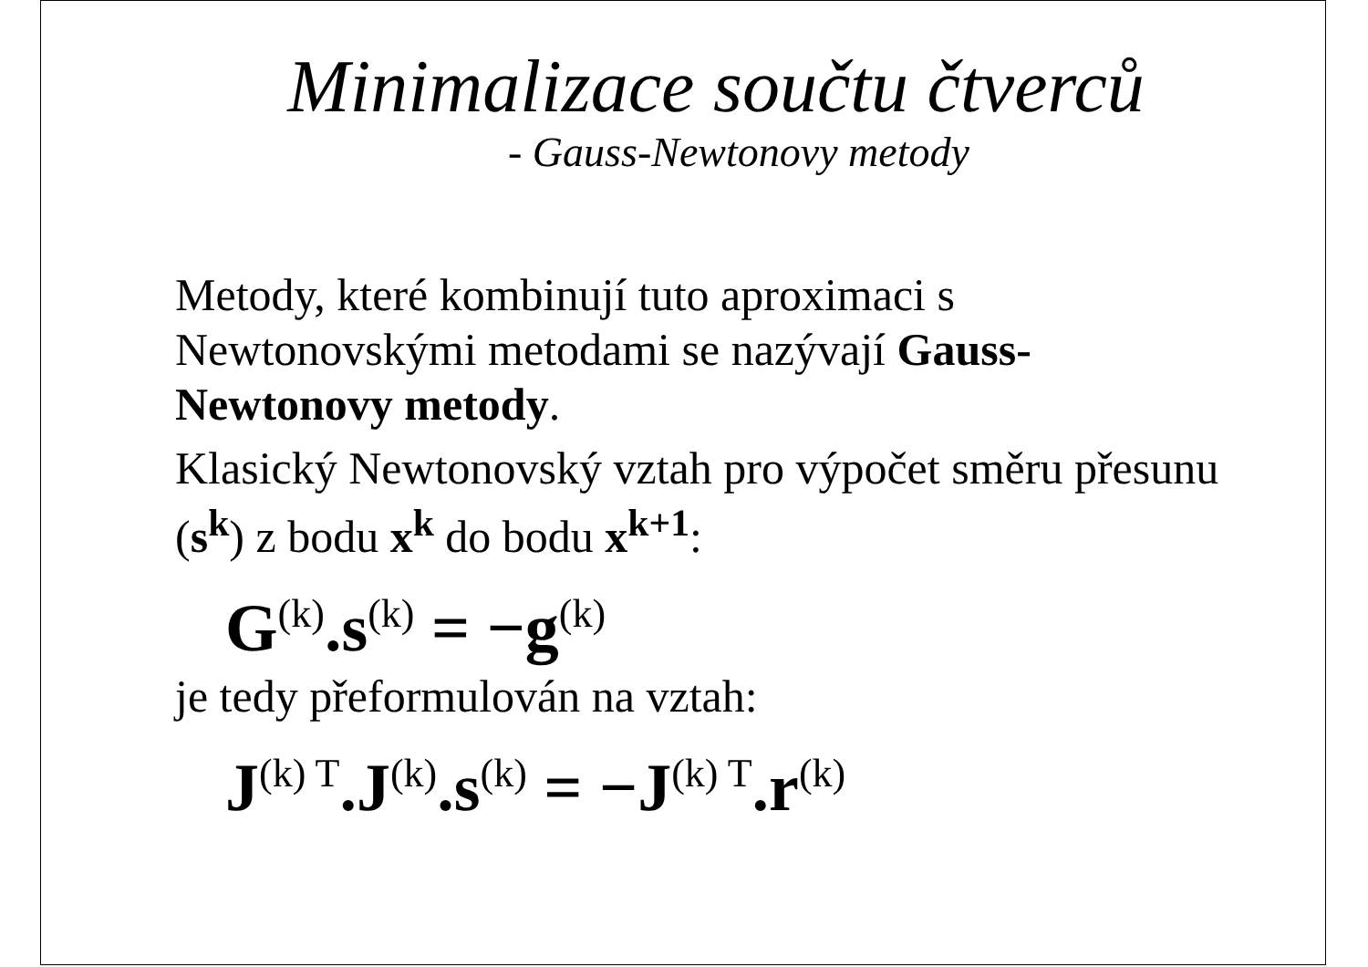Minimalizace součtu čtverců
- Gauss-Newtonovy metody
Metody, které kombinují tuto aproximaci s Newtonovskými metodami se nazývají Gauss-Newtonovy metody.
Klasický Newtonovský vztah pro výpočet směru přesunu (s<sup>k</sup>) z bodu x<sup>k</sup> do bodu x<sup>k+1</sup>:
G<sup>(k)</sup>.s<sup>(k)</sup> = −g<sup>(k)</sup>
je tedy přeformulován na vztah:
J<sup>(k) T</sup>.J<sup>(k)</sup>.s<sup>(k)</sup> = −J<sup>(k) T</sup>.r<sup>(k)</sup>